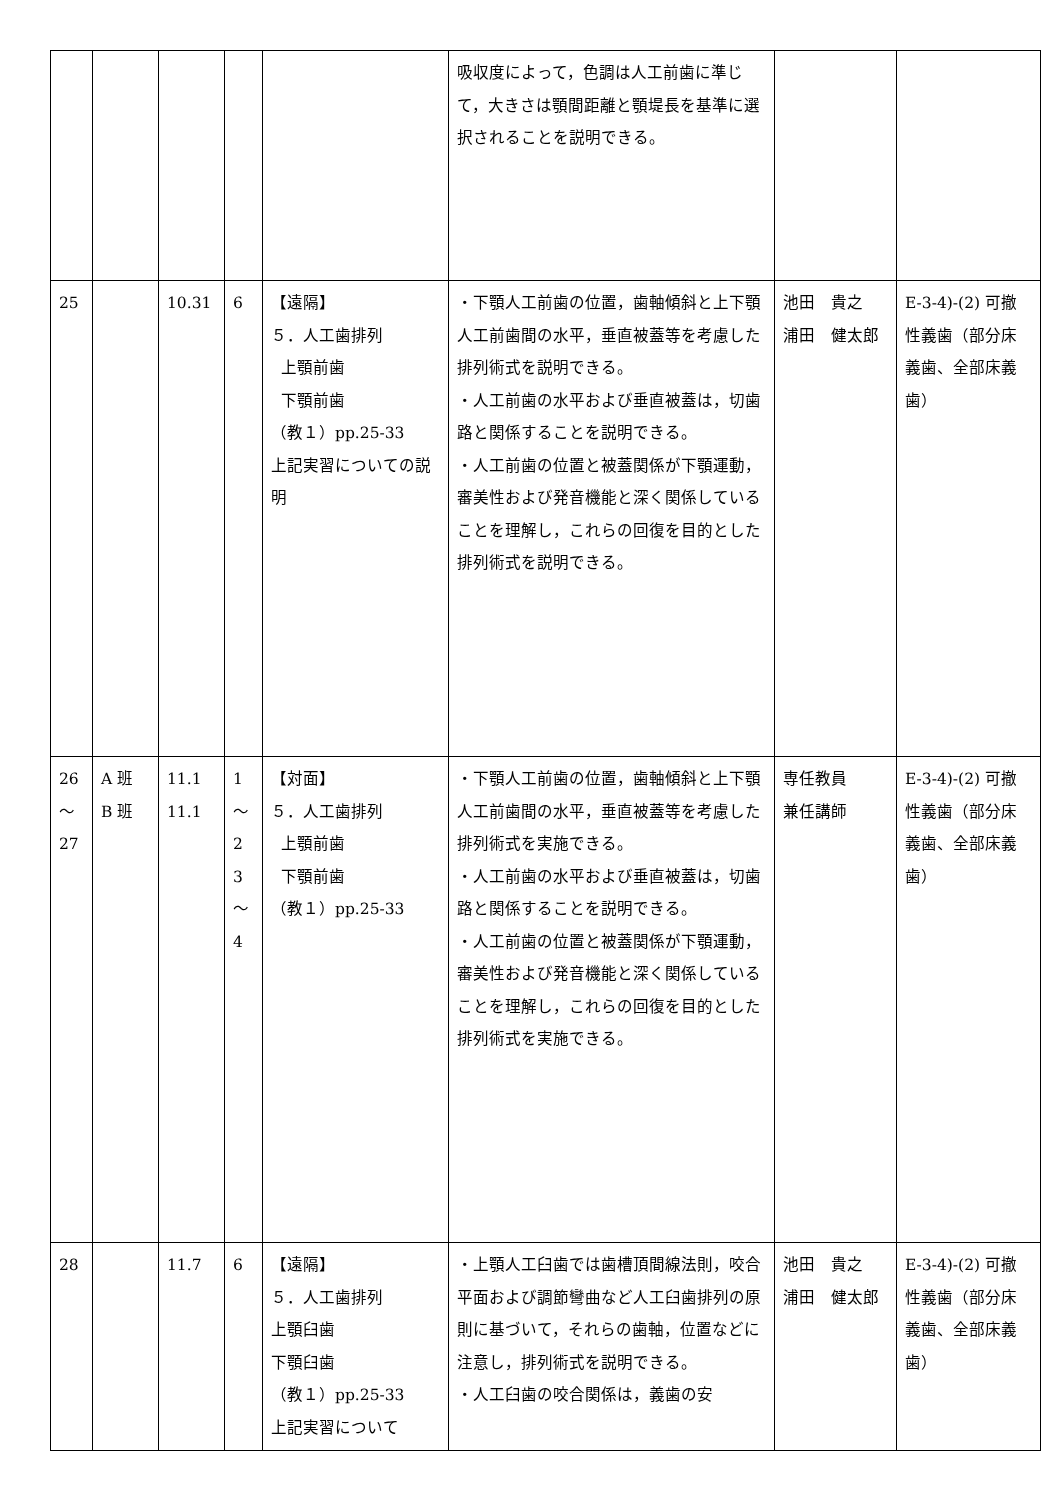| | | | | | 吸収度によって，色調は人工前歯に準じて，大きさは顎間距離と顎堤長を基準に選択されることを説明できる。 | | |
| 25 | | 10.31 | 6 | 【遠隔】 ５．人工歯排列 上顎前歯 下顎前歯 （教１）pp.25-33 上記実習についての説明 | ・下顎人工前歯の位置，歯軸傾斜と上下顎人工前歯間の水平，垂直被蓋等を考慮した排列術式を説明できる。 ・人工前歯の水平および垂直被蓋は，切歯路と関係することを説明できる。 ・人工前歯の位置と被蓋関係が下顎運動，審美性および発音機能と深く関係していることを理解し，これらの回復を目的とした排列術式を説明できる。 | 池田 貴之 浦田 健太郎 | E-3-4)-(2) 可撤性義歯（部分床義歯、全部床義歯） |
| 26 ～ 27 | A 班 B 班 | 11.1 11.1 | 1 ～ 2 3 ～ 4 | 【対面】 ５．人工歯排列 上顎前歯 下顎前歯 （教１）pp.25-33 | ・下顎人工前歯の位置，歯軸傾斜と上下顎人工前歯間の水平，垂直被蓋等を考慮した排列術式を実施できる。 ・人工前歯の水平および垂直被蓋は，切歯路と関係することを説明できる。 ・人工前歯の位置と被蓋関係が下顎運動，審美性および発音機能と深く関係していることを理解し，これらの回復を目的とした排列術式を実施できる。 | 専任教員 兼任講師 | E-3-4)-(2) 可撤性義歯（部分床義歯、全部床義歯） |
| 28 | | 11.7 | 6 | 【遠隔】 ５．人工歯排列 上顎臼歯 下顎臼歯 （教１）pp.25-33 上記実習について | ・上顎人工臼歯では歯槽頂間線法則，咬合平面および調節彎曲など人工臼歯排列の原則に基づいて，それらの歯軸，位置などに注意し，排列術式を説明できる。 ・人工臼歯の咬合関係は，義歯の安 | 池田 貴之 浦田 健太郎 | E-3-4)-(2) 可撤性義歯（部分床義歯、全部床義歯） |